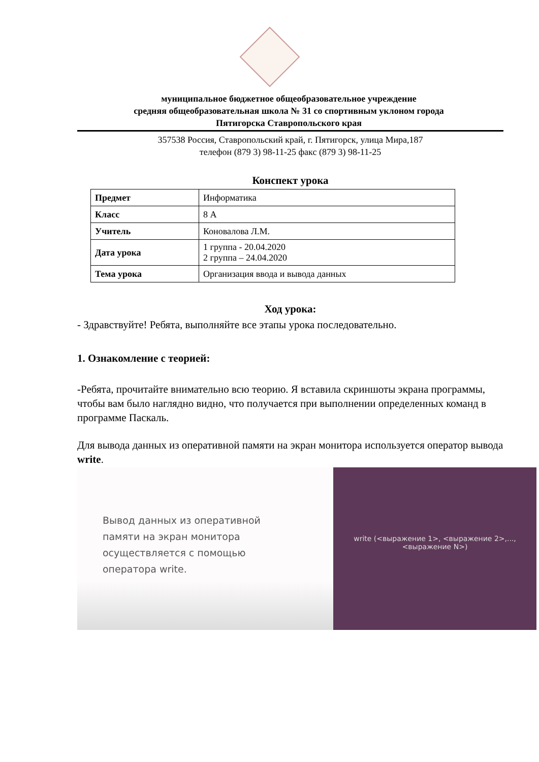муниципальное бюджетное общеобразовательное учреждение
средняя общеобразовательная школа № 31 со спортивным уклоном города
Пятигорска Ставропольского края
357538 Россия, Ставропольский край, г. Пятигорск, улица Мира,187
телефон (879 3) 98-11-25 факс (879 3) 98-11-25
Конспект урока
| Предмет | Информатика |
| Класс | 8 А |
| Учитель | Коновалова Л.М. |
| Дата урока | 1 группа - 20.04.2020 2 группа – 24.04.2020 |
| Тема урока | Организация ввода и вывода данных |
Ход урока:
- Здравствуйте! Ребята, выполняйте все этапы урока последовательно.
1. Ознакомление с теорией:
-Ребята, прочитайте внимательно всю теорию. Я вставила скриншоты экрана программы, чтобы вам было наглядно видно, что получается при выполнении определенных команд в программе Паскаль.
Для вывода данных из оперативной памяти на экран монитора используется оператор вывода write.
Вывод данных из оперативной
памяти на экран монитора
осуществляется с помощью
оператора write.
write (<выражение 1>, <выражение 2>,...,
<выражение N>)